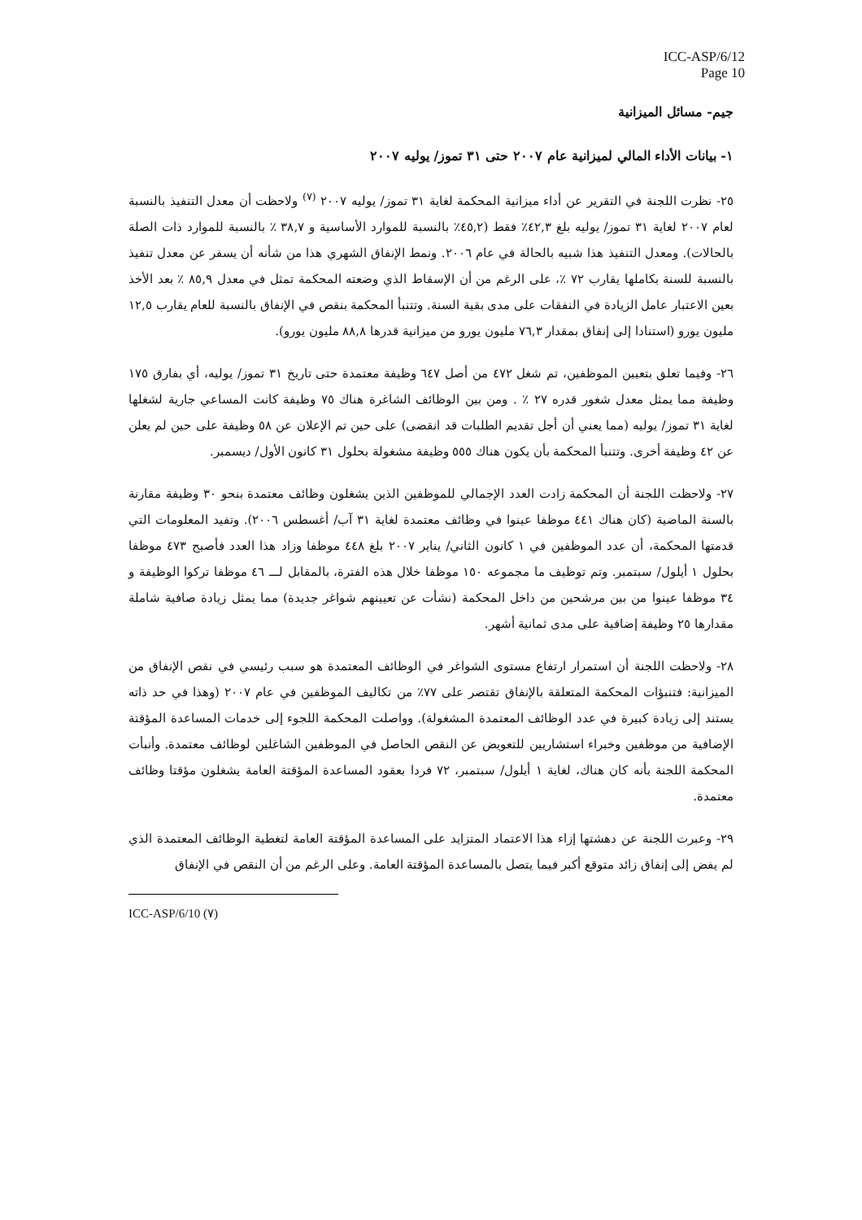ICC-ASP/6/12
Page 10
جيم- مسائل الميزانية
١- بيانات الأداء المالي لميزانية عام ٢٠٠٧ حتى ٣١ تموز/ يوليه ٢٠٠٧
٢٥- نظرت اللجنة في التقرير عن أداء ميزانية المحكمة لغاية ٣١ تموز/ يوليه ٢٠٠٧ <sup>(٧)</sup> ولاحظت أن معدل التنفيذ بالنسبة لعام ٢٠٠٧ لغاية ٣١ تموز/ يوليه بلغ ٤٢,٣٪ فقط (٤٥,٢٪ بالنسبة للموارد الأساسية و ٣٨,٧ ٪ بالنسبة للموارد ذات الصلة بالحالات). ومعدل التنفيذ هذا شبيه بالحالة في عام ٢٠٠٦. ونمط الإنفاق الشهري هذا من شأنه أن يسفر عن معدل تنفيذ بالنسبة للسنة بكاملها يقارب ٧٢ ٪، على الرغم من أن الإسقاط الذي وضعته المحكمة تمثل في معدل ٨٥,٩ ٪ بعد الأخذ بعين الاعتبار عامل الزيادة في النفقات على مدى بقية السنة. وتتنبأ المحكمة بنقص في الإنفاق بالنسبة للعام يقارب ١٢,٥ مليون يورو (استنادا إلى إنفاق بمقدار ٧٦,٣ مليون يورو من ميزانية قدرها ٨٨,٨ مليون يورو).
٢٦- وفيما تعلق بتعيين الموظفين، تم شغل ٤٧٢ من أصل ٦٤٧ وظيفة معتمدة حتى تاريخ ٣١ تموز/ يوليه، أي بفارق ١٧٥ وظيفة مما يمثل معدل شغور قدره ٢٧ ٪ . ومن بين الوظائف الشاغرة هناك ٧٥ وظيفة كانت المساعي جارية لشغلها لغاية ٣١ تموز/ يوليه (مما يعني أن أجل تقديم الطلبات قد انقضى) على حين تم الإعلان عن ٥٨ وظيفة على حين لم يعلن عن ٤٢ وظيفة أخرى. وتتنبأ المحكمة بأن يكون هناك ٥٥٥ وظيفة مشغولة بحلول ٣١ كانون الأول/ ديسمبر.
٢٧- ولاحظت اللجنة أن المحكمة زادت العدد الإجمالي للموظفين الذين يشغلون وظائف معتمدة بنحو ٣٠ وظيفة مقارنة بالسنة الماضية (كان هناك ٤٤١ موظفا عينوا في وظائف معتمدة لغاية ٣١ آب/ أغسطس ٢٠٠٦). وتفيد المعلومات التي قدمتها المحكمة، أن عدد الموظفين في ١ كانون الثاني/ يناير ٢٠٠٧ بلغ ٤٤٨ موظفا وزاد هذا العدد فأصبح ٤٧٣ موظفا بحلول ١ أيلول/ سبتمبر. وتم توظيف ما مجموعه ١٥٠ موظفا خلال هذه الفترة، بالمقابل لـــ ٤٦ موظفا تركوا الوظيفة و ٣٤ موظفا عينوا من بين مرشحين من داخل المحكمة (نشأت عن تعيينهم شواغر جديدة) مما يمثل زيادة صافية شاملة مقدارها ٢٥ وظيفة إضافية على مدى ثمانية أشهر.
٢٨- ولاحظت اللجنة أن استمرار ارتفاع مستوى الشواغر في الوظائف المعتمدة هو سبب رئيسي في نقص الإنفاق من الميزانية: فتنبؤات المحكمة المتعلقة بالإنفاق تقتصر على ٧٧٪ من تكاليف الموظفين في عام ٢٠٠٧ (وهذا في حد ذاته يستند إلى زيادة كبيرة في عدد الوظائف المعتمدة المشغولة). وواصلت المحكمة اللجوء إلى خدمات المساعدة المؤقتة الإضافية من موظفين وخبراء استشاريين للتعويض عن النقص الحاصل في الموظفين الشاغلين لوظائف معتمدة. وأنبأت المحكمة اللجنة بأنه كان هناك، لغاية ١ أيلول/ سبتمبر، ٧٢ فردا بعقود المساعدة المؤقتة العامة يشغلون مؤقتا وظائف معتمدة.
٢٩- وعبرت اللجنة عن دهشتها إزاء هذا الاعتماد المتزايد على المساعدة المؤقتة العامة لتغطية الوظائف المعتمدة الذي لم يفض إلى إنفاق زائد متوقع أكبر فيما يتصل بالمساعدة المؤقتة العامة. وعلى الرغم من أن النقص في الإنفاق
ICC-ASP/6/10 (٧)